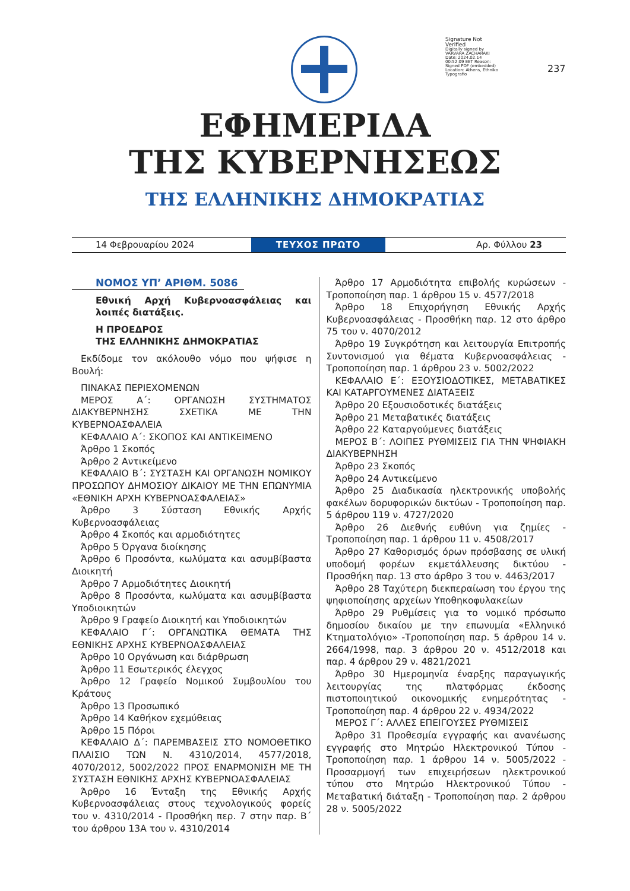Signature Not Verified
Digitally signed by VARVARA ZACHARAKI Date: 2024.02.14 00:52:09 EET Reason: Signed PDF (embedded) Location: Athens, Ethniko Typografio
237
ΕΦΗΜΕΡΙΔΑ
ΤΗΣ ΚΥΒΕΡΝΗΣΕΩΣ
ΤΗΣ ΕΛΛΗΝΙΚΗΣ ΔΗΜΟΚΡΑΤΙΑΣ
14 Φεβρουαρίου 2024
ΤΕΥΧΟΣ ΠΡΩΤΟ
Αρ. Φύλλου 23
ΝΟΜΟΣ ΥΠ’ ΑΡΙΘΜ. 5086
Εθνική Αρχή Κυβερνοασφάλειας και λοιπές διατάξεις.
Η ΠΡΟΕΔΡΟΣ
ΤΗΣ ΕΛΛΗΝΙΚΗΣ ΔΗΜΟΚΡΑΤΙΑΣ
Εκδίδομε τον ακόλουθο νόμο που ψήφισε η Βουλή:
ΠΙΝΑΚΑΣ ΠΕΡΙΕΧΟΜΕΝΩΝ
ΜΕΡΟΣ Α΄: ΟΡΓΑΝΩΣΗ ΣΥΣΤΗΜΑΤΟΣ ΔΙΑΚΥΒΕΡΝΗΣΗΣ ΣΧΕΤΙΚΑ ΜΕ ΤΗΝ ΚΥΒΕΡΝΟΑΣΦΑΛΕΙΑ
ΚΕΦΑΛΑΙΟ Α΄: ΣΚΟΠΟΣ ΚΑΙ ΑΝΤΙΚΕΙΜΕΝΟ
Άρθρο 1 Σκοπός
Άρθρο 2 Αντικείμενο
ΚΕΦΑΛΑΙΟ Β΄: ΣΥΣΤΑΣΗ ΚΑΙ ΟΡΓΑΝΩΣΗ ΝΟΜΙΚΟΥ ΠΡΟΣΩΠΟΥ ΔΗΜΟΣΙΟΥ ΔΙΚΑΙΟΥ ΜΕ ΤΗΝ ΕΠΩΝΥΜΙΑ «ΕΘΝΙΚΗ ΑΡΧΗ ΚΥΒΕΡΝΟΑΣΦΑΛΕΙΑΣ»
Άρθρο 3 Σύσταση Εθνικής Αρχής Κυβερνοασφάλειας
Άρθρο 4 Σκοπός και αρμοδιότητες
Άρθρο 5 Όργανα διοίκησης
Άρθρο 6 Προσόντα, κωλύματα και ασυμβίβαστα Διοικητή
Άρθρο 7 Αρμοδιότητες Διοικητή
Άρθρο 8 Προσόντα, κωλύματα και ασυμβίβαστα Υποδιοικητών
Άρθρο 9 Γραφείο Διοικητή και Υποδιοικητών
ΚΕΦΑΛΑΙΟ Γ΄: ΟΡΓΑΝΩΤΙΚΑ ΘΕΜΑΤΑ ΤΗΣ ΕΘΝΙΚΗΣ ΑΡΧΗΣ ΚΥΒΕΡΝΟΑΣΦΑΛΕΙΑΣ
Άρθρο 10 Οργάνωση και διάρθρωση
Άρθρο 11 Εσωτερικός έλεγχος
Άρθρο 12 Γραφείο Νομικού Συμβουλίου του Κράτους
Άρθρο 13 Προσωπικό
Άρθρο 14 Καθήκον εχεμύθειας
Άρθρο 15 Πόροι
ΚΕΦΑΛΑΙΟ Δ΄: ΠΑΡΕΜΒΑΣΕΙΣ ΣΤΟ ΝΟΜΟΘΕΤΙΚΟ ΠΛΑΙΣΙΟ ΤΩΝ Ν. 4310/2014, 4577/2018, 4070/2012, 5002/2022 ΠΡΟΣ ΕΝΑΡΜΟΝΙΣΗ ΜΕ ΤΗ ΣΥΣΤΑΣΗ ΕΘΝΙΚΗΣ ΑΡΧΗΣ ΚΥΒΕΡΝΟΑΣΦΑΛΕΙΑΣ
Άρθρο 16 Ένταξη της Εθνικής Αρχής Κυβερνοασφάλειας στους τεχνολογικούς φορείς του ν. 4310/2014 - Προσθήκη περ. 7 στην παρ. Β΄ του άρθρου 13Α του ν. 4310/2014
Άρθρο 17 Αρμοδιότητα επιβολής κυρώσεων - Τροποποίηση παρ. 1 άρθρου 15 ν. 4577/2018
Άρθρο 18 Επιχορήγηση Εθνικής Αρχής Κυβερνοασφάλειας - Προσθήκη παρ. 12 στο άρθρο 75 του ν. 4070/2012
Άρθρο 19 Συγκρότηση και λειτουργία Επιτροπής Συντονισμού για θέματα Κυβερνοασφάλειας - Τροποποίηση παρ. 1 άρθρου 23 ν. 5002/2022
ΚΕΦΑΛΑΙΟ Ε΄: ΕΞΟΥΣΙΟΔΟΤΙΚΕΣ, ΜΕΤΑΒΑΤΙΚΕΣ ΚΑΙ ΚΑΤΑΡΓΟΥΜΕΝΕΣ ΔΙΑΤΑΞΕΙΣ
Άρθρο 20 Εξουσιοδοτικές διατάξεις
Άρθρο 21 Μεταβατικές διατάξεις
Άρθρο 22 Καταργούμενες διατάξεις
ΜΕΡΟΣ Β΄: ΛΟΙΠΕΣ ΡΥΘΜΙΣΕΙΣ ΓΙΑ ΤΗΝ ΨΗΦΙΑΚΗ ΔΙΑΚΥΒΕΡΝΗΣΗ
Άρθρο 23 Σκοπός
Άρθρο 24 Αντικείμενο
Άρθρο 25 Διαδικασία ηλεκτρονικής υποβολής φακέλων δορυφορικών δικτύων - Τροποποίηση παρ. 5 άρθρου 119 ν. 4727/2020
Άρθρο 26 Διεθνής ευθύνη για ζημίες - Τροποποίηση παρ. 1 άρθρου 11 ν. 4508/2017
Άρθρο 27 Καθορισμός όρων πρόσβασης σε υλική υποδομή φορέων εκμετάλλευσης δικτύου - Προσθήκη παρ. 13 στο άρθρο 3 του ν. 4463/2017
Άρθρο 28 Ταχύτερη διεκπεραίωση του έργου της ψηφιοποίησης αρχείων Υποθηκοφυλακείων
Άρθρο 29 Ρυθμίσεις για το νομικό πρόσωπο δημοσίου δικαίου με την επωνυμία «Ελληνικό Κτηματολόγιο» -Τροποποίηση παρ. 5 άρθρου 14 ν. 2664/1998, παρ. 3 άρθρου 20 ν. 4512/2018 και παρ. 4 άρθρου 29 ν. 4821/2021
Άρθρο 30 Ημερομηνία έναρξης παραγωγικής λειτουργίας της πλατφόρμας έκδοσης πιστοποιητικού οικονομικής ενημερότητας - Τροποποίηση παρ. 4 άρθρου 22 ν. 4934/2022
ΜΕΡΟΣ Γ΄: ΑΛΛΕΣ ΕΠΕΙΓΟΥΣΕΣ ΡΥΘΜΙΣΕΙΣ
Άρθρο 31 Προθεσμία εγγραφής και ανανέωσης εγγραφής στο Μητρώο Ηλεκτρονικού Τύπου - Τροποποίηση παρ. 1 άρθρου 14 ν. 5005/2022 - Προσαρμογή των επιχειρήσεων ηλεκτρονικού τύπου στο Μητρώο Ηλεκτρονικού Τύπου - Μεταβατική διάταξη - Τροποποίηση παρ. 2 άρθρου 28 ν. 5005/2022